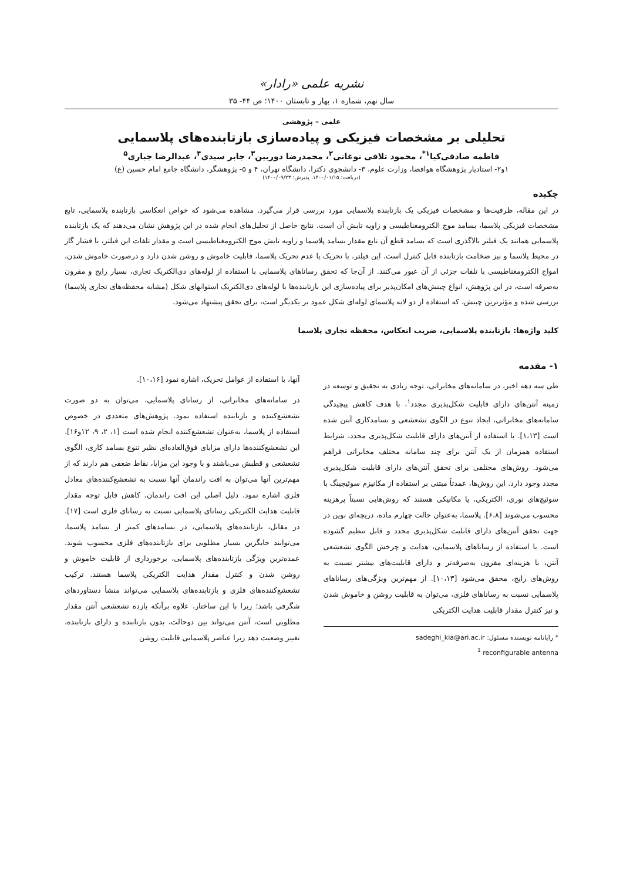نشریه علمی «رادار»
سال نهم، شماره ۱، بهار و تابستان ۱۴۰۰؛ ص ۴۴- ۳۵
علمی – پژوهشی
تحلیلی بر مشخصات فیزیکی و پیاده‌سازی بازتابنده‌های پلاسمایی
فاطمه صادقی‌کیا<sup>۱*</sup>، محمود تلافی نوغانی<sup>۲</sup>، محمدرضا دوربین<sup>۳</sup>، جابر سیدی<sup>۴</sup>، عبدالرضا جباری<sup>۵</sup>
۱و۲- استادیار پژوهشگاه هوافضا، وزارت علوم، ۳- دانشجوی دکترا، دانشگاه تهران، ۴ و ۵- پژوهشگر، دانشگاه جامع امام حسین (ع)
(دریافت: ۱۴۰۰/۰۱/۱۵، پذیرش: ۱۴۰۰/۰۹/۲۳)
چکیده
در این مقاله، ظرفیت‌ها و مشخصات فیزیکی یک بازتابنده پلاسمایی مورد بررسی قرار می‌گیرد. مشاهده می‌شود که خواص انعکاسی بازتابنده پلاسمایی، تابع مشخصات فیزیکی پلاسما، بسامد موج الکترومغناطیسی و زاویه تابش آن است. نتایج حاصل از تحلیل‌های انجام شده در این پژوهش نشان می‌دهند که یک بازتابنده پلاسمایی همانند یک فیلتر بالاگذری است که بسامد قطع آن تابع مقدار بسامد پلاسما و زاویه تابش موج الکترومغناطیسی است و مقدار تلفات این فیلتر، با فشار گاز در محیط پلاسما و نیز ضخامت بازتابنده قابل کنترل است. این فیلتر، با تحریک یا عدم تحریک پلاسما، قابلیت خاموش و روشن شدن دارد و درصورت خاموش شدن، امواج الکترومغناطیسی با تلفات جزئی از آن عبور می‌کنند. از آن‌جا که تحقق رساناهای پلاسمایی با استفاده از لوله‌های دی‌الکتریک تجاری، بسیار رایج و مقرون به‌صرفه است، در این پژوهش، انواع چینش‌های امکان‌پذیر برای پیاده‌سازی این بازتابنده‌ها با لوله‌های دی‌الکتریک استوانهای شکل (مشابه محفظه‌های تجاری پلاسما) بررسی شده و مؤثرترین چینش، که استفاده از دو لایه پلاسمای لوله‌ای شکل عمود بر یکدیگر است، برای تحقق پیشنهاد می‌شود.
کلید واژه‌ها: بازتابنده پلاسمایی، ضریب انعکاس، محفظه تجاری پلاسما
۱- مقدمه
طی سه دهه اخیر، در سامانه‌های مخابراتی، توجه زیادی به تحقیق و توسعه در زمینه آنتن‌های دارای قابلیت شکل‌پذیری مجدد<sup>۱</sup>، با هدف کاهش پیچیدگی سامانه‌های مخابراتی، ایجاد تنوع در الگوی تشعشعی و بسامدکاری آنتن شده است [۱،۱۳]. با استفاده از آنتن‌های دارای قابلیت شکل‌پذیری مجدد، شرایط استفاده همزمان از یک آنتن برای چند سامانه مختلف مخابراتی فراهم می‌شود. روش‌های مختلفی برای تحقق آنتن‌های دارای قابلیت شکل‌پذیری مجدد وجود دارد. این روش‌ها، عمدتاً مبتنی بر استفاده از مکانیزم سوئیچینگ با سوئیچ‌های نوری، الکتریکی، یا مکانیکی هستند که روش‌هایی نسبتاً پرهزینه محسوب می‌شوند [۶،۸]. پلاسما، به‌عنوان حالت چهارم ماده، دریچه‌ای نوین در جهت تحقق آنتن‌های دارای قابلیت شکل‌پذیری مجدد و قابل تنظیم گشوده است. با استفاده از رساناهای پلاسمایی، هدایت و چرخش الگوی تشعشعی آنتن، با هزینه‌ای مقرون به‌صرفه‌تر و دارای قابلیت‌های بیشتر نسبت به روش‌های رایج، محقق می‌شود [۱۰،۱۳]. از مهم‌ترین ویژگی‌های رساناهای پلاسمایی نسبت به رساناهای فلزی، می‌توان به قابلیت روشن و خاموش شدن و نیز کنترل مقدار قابلیت هدایت الکتریکی
* رایانامه نویسنده مسئول: sadeghi_kia@ari.ac.ir
<sup>1</sup> reconfigurable antenna
آنها، با استفاده از عوامل تحریک، اشاره نمود [۱۰،۱۶].
در سامانه‌های مخابراتی، از رسانای پلاسمایی، می‌توان به دو صورت تشعشع‌کننده و بازتابنده استفاده نمود. پژوهش‌های متعددی در خصوص استفاده از پلاسما، به‌عنوان تشعشع‌کننده انجام شده است [۱، ۲، ۹، ۱۲و۱۶]. این تشعشع‌کننده‌ها دارای مزایای فوق‌العاده‌ای نظیر تنوع بسامد کاری، الگوی تشعشعی و قطبش می‌باشند و با وجود این مزایا، نقاط ضعفی هم دارند که از مهم‌ترین آنها می‌توان به افت راندمان آنها نسبت به تشعشع‌کننده‌های معادل فلزی اشاره نمود. دلیل اصلی این افت راندمان، کاهش قابل توجه مقدار قابلیت هدایت الکتریکی رسانای پلاسمایی نسبت به رسانای فلزی است [۱۷]. در مقابل، بازتابنده‌های پلاسمایی، در بسامدهای کمتر از بسامد پلاسما، می‌توانند جایگزین بسیار مطلوبی برای بازتابنده‌های فلزی محسوب شوند. عمده‌ترین ویژگی بازتابنده‌های پلاسمایی، برخورداری از قابلیت خاموش و روشن شدن و کنترل مقدار هدایت الکتریکی پلاسما هستند. ترکیب تشعشع‌کننده‌های فلزی و بازتابنده‌های پلاسمایی می‌تواند منشأ دستاوردهای شگرفی باشد؛ زیرا با این ساختار، علاوه برآنکه بازده تشعشعی آنتن مقدار مطلوبی است، آنتن می‌تواند بین دوحالت، بدون بازتابنده و دارای بازتابنده، تغییر وضعیت دهد زیرا عناصر پلاسمایی قابلیت روشن